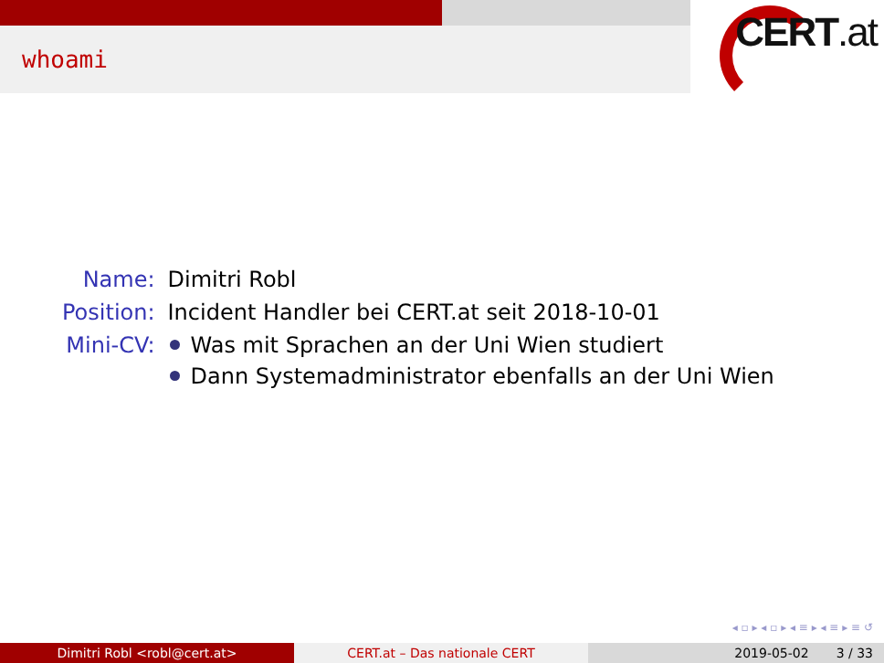whoami
CERT.at
| Name: | Dimitri Robl |
| Position: | Incident Handler bei CERT.at seit 2018-10-01 |
| Mini-CV: | Was mit Sprachen an der Uni Wien studiert Dann Systemadministrator ebenfalls an der Uni Wien |
◂ ▫ ▸ ◂ ▫ ▸ ◂ ≡ ▸ ◂ ≡ ▸ ≡ ↺
Dimitri Robl <robl@cert.at> CERT.at – Das nationale CERT 2019-05-02 3 / 33